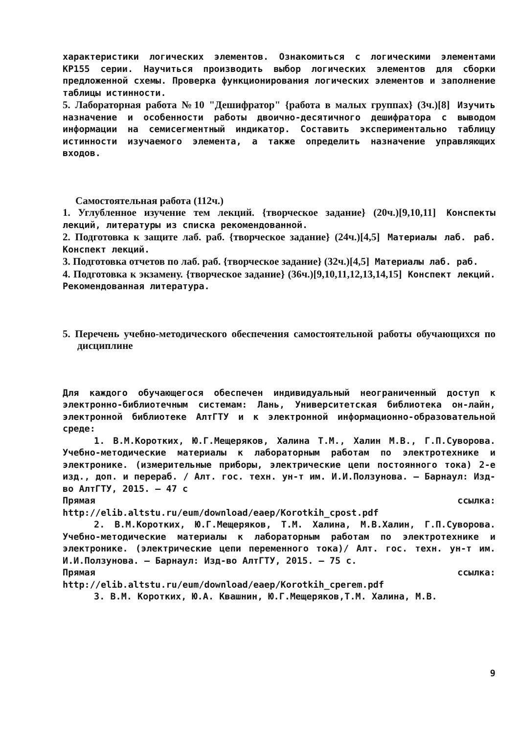характеристики логических элементов. Ознакомиться с логическими элементами КР155 серии. Научиться производить выбор логических элементов для сборки предложенной схемы. Проверка функционирования логических элементов и заполнение таблицы истинности.
5. Лабораторная работа №10 "Дешифратор" {работа в малых группах} (3ч.)[8] Изучить назначение и особенности работы двоично-десятичного дешифратора с выводом информации на семисегментный индикатор. Составить экспериментально таблицу истинности изучаемого элемента, а также определить назначение управляющих входов.
Самостоятельная работа (112ч.)
1. Углубленное изучение тем лекций. {творческое задание} (20ч.)[9,10,11] Конспекты лекций, литературы из списка рекомендованной.
2. Подготовка к защите лаб. раб. {творческое задание} (24ч.)[4,5] Материалы лаб. раб. Конспект лекций.
3. Подготовка отчетов по лаб. раб. {творческое задание} (32ч.)[4,5] Материалы лаб. раб.
4. Подготовка к экзамену. {творческое задание} (36ч.)[9,10,11,12,13,14,15] Конспект лекций. Рекомендованная литература.
5. Перечень учебно-методического обеспечения самостоятельной работы обучающихся по дисциплине
Для каждого обучающегося обеспечен индивидуальный неограниченный доступ к электронно-библиотечным системам: Лань, Университетская библиотека он-лайн, электронной библиотеке АлтГТУ и к электронной информационно-образовательной среде:
1. В.М.Коротких, Ю.Г.Мещеряков, Халина Т.М., Халин М.В., Г.П.Суворова. Учебно-методические материалы к лабораторным работам по электротехнике и электронике. (измерительные приборы, электрические цепи постоянного тока) 2-е изд., доп. и перераб. / Алт. гос. техн. ун-т им. И.И.Ползунова. – Барнаул: Изд-во АлтГТУ, 2015. – 47 с
Прямая ссылка:
http://elib.altstu.ru/eum/download/eaep/Korotkih_cpost.pdf
2. В.М.Коротких, Ю.Г.Мещеряков, Т.М. Халина, М.В.Халин, Г.П.Суворова. Учебно-методические материалы к лабораторным работам по электротехнике и электронике. (электрические цепи переменного тока)/ Алт. гос. техн. ун-т им. И.И.Ползунова. – Барнаул: Изд-во АлтГТУ, 2015. – 75 с.
Прямая ссылка:
http://elib.altstu.ru/eum/download/eaep/Korotkih_cperem.pdf
3. В.М. Коротких, Ю.А. Квашнин, Ю.Г.Мещеряков,Т.М. Халина, М.В.
9